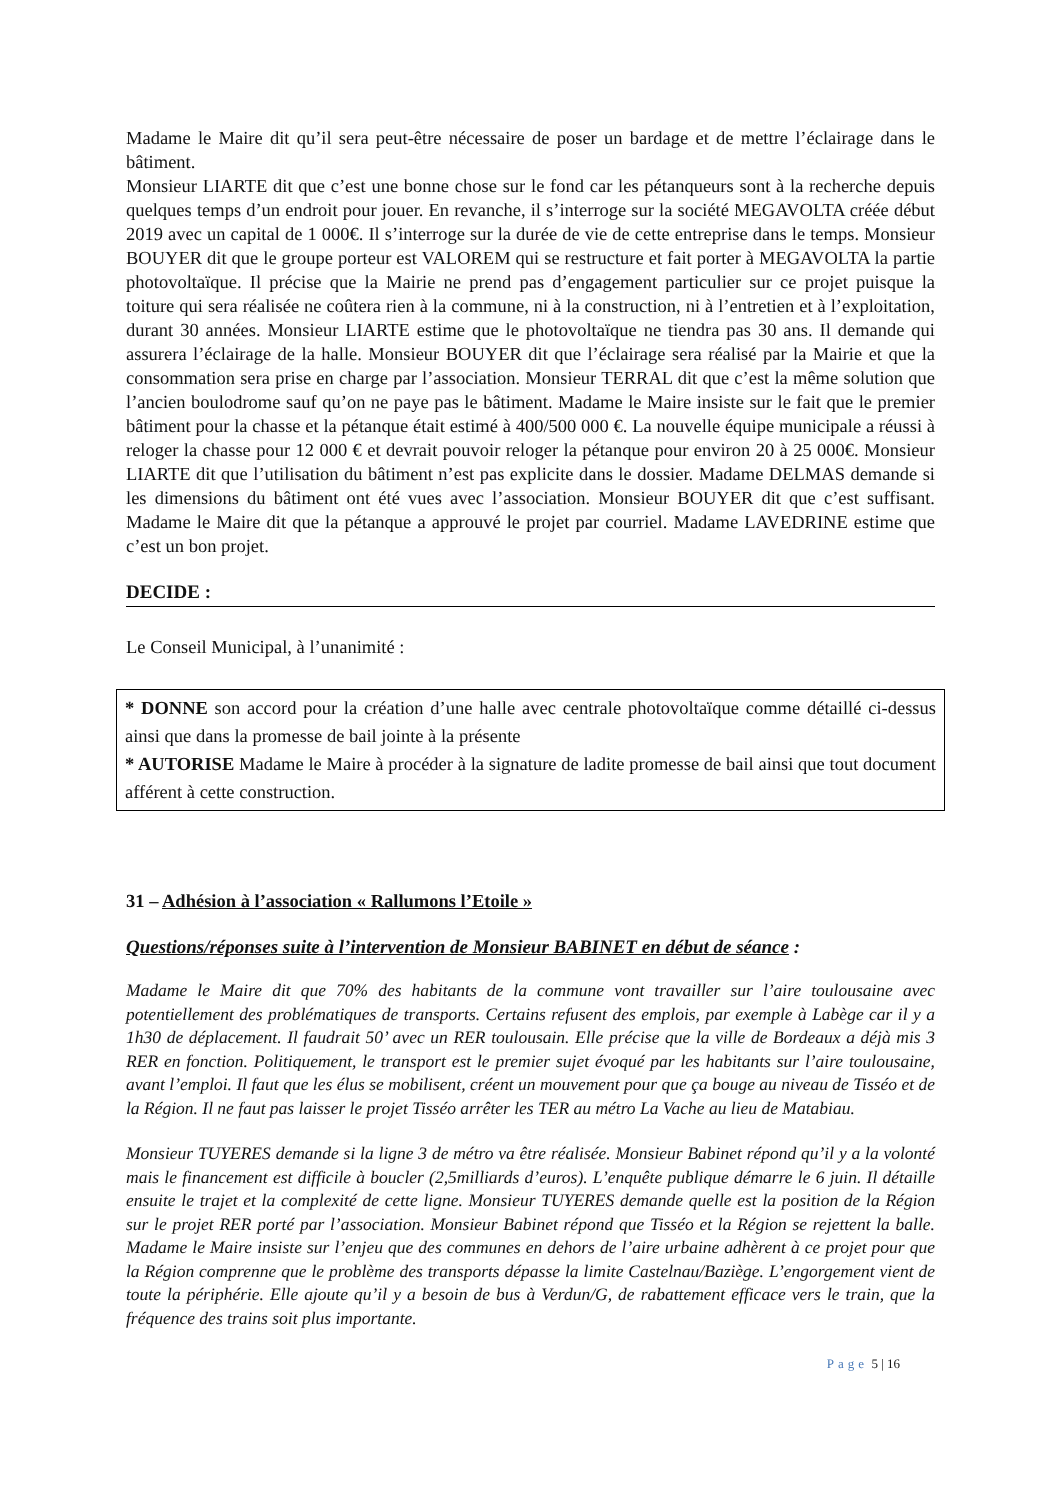Madame le Maire dit qu’il sera peut-être nécessaire de poser un bardage et de mettre l’éclairage dans le bâtiment.
Monsieur LIARTE dit que c’est une bonne chose sur le fond car les pétanqueurs sont à la recherche depuis quelques temps d’un endroit pour jouer. En revanche, il s’interroge sur la société MEGAVOLTA créée début 2019 avec un capital de 1 000€. Il s’interroge sur la durée de vie de cette entreprise dans le temps. Monsieur BOUYER dit que le groupe porteur est VALOREM qui se restructure et fait porter à MEGAVOLTA la partie photovoltaïque. Il précise que la Mairie ne prend pas d’engagement particulier sur ce projet puisque la toiture qui sera réalisée ne coûtera rien à la commune, ni à la construction, ni à l’entretien et à l’exploitation, durant 30 années. Monsieur LIARTE estime que le photovoltaïque ne tiendra pas 30 ans. Il demande qui assurera l’éclairage de la halle. Monsieur BOUYER dit que l’éclairage sera réalisé par la Mairie et que la consommation sera prise en charge par l’association. Monsieur TERRAL dit que c’est la même solution que l’ancien boulodrome sauf qu’on ne paye pas le bâtiment. Madame le Maire insiste sur le fait que le premier bâtiment pour la chasse et la pétanque était estimé à 400/500 000 €. La nouvelle équipe municipale a réussi à reloger la chasse pour 12 000 € et devrait pouvoir reloger la pétanque pour environ 20 à 25 000€. Monsieur LIARTE dit que l’utilisation du bâtiment n’est pas explicite dans le dossier. Madame DELMAS demande si les dimensions du bâtiment ont été vues avec l’association. Monsieur BOUYER dit que c’est suffisant. Madame le Maire dit que la pétanque a approuvé le projet par courriel. Madame LAVEDRINE estime que c’est un bon projet.
DECIDE :
Le Conseil Municipal, à l’unanimité :
* DONNE son accord pour la création d’une halle avec centrale photovoltaïque comme détaillé ci-dessus ainsi que dans la promesse de bail jointe à la présente
* AUTORISE Madame le Maire à procéder à la signature de ladite promesse de bail ainsi que tout document afférent à cette construction.
31 – Adhésion à l’association « Rallumons l’Etoile »
Questions/réponses suite à l’intervention de Monsieur BABINET en début de séance :
Madame le Maire dit que 70% des habitants de la commune vont travailler sur l’aire toulousaine avec potentiellement des problématiques de transports. Certains refusent des emplois, par exemple à Labège car il y a 1h30 de déplacement. Il faudrait 50’ avec un RER toulousain. Elle précise que la ville de Bordeaux a déjà mis 3 RER en fonction. Politiquement, le transport est le premier sujet évoqué par les habitants sur l’aire toulousaine, avant l’emploi. Il faut que les élus se mobilisent, créent un mouvement pour que ça bouge au niveau de Tisséo et de la Région. Il ne faut pas laisser le projet Tisséo arrêter les TER au métro La Vache au lieu de Matabiau.
Monsieur TUYERES demande si la ligne 3 de métro va être réalisée. Monsieur Babinet répond qu’il y a la volonté mais le financement est difficile à boucler (2,5milliards d’euros). L’enquête publique démarre le 6 juin. Il détaille ensuite le trajet et la complexité de cette ligne. Monsieur TUYERES demande quelle est la position de la Région sur le projet RER porté par l’association. Monsieur Babinet répond que Tisséo et la Région se rejettent la balle. Madame le Maire insiste sur l’enjeu que des communes en dehors de l’aire urbaine adhèrent à ce projet pour que la Région comprenne que le problème des transports dépasse la limite Castelnau/Baziège. L’engorgement vient de toute la périphérie. Elle ajoute qu’il y a besoin de bus à Verdun/G, de rabattement efficace vers le train, que la fréquence des trains soit plus importante.
Page 5 | 16